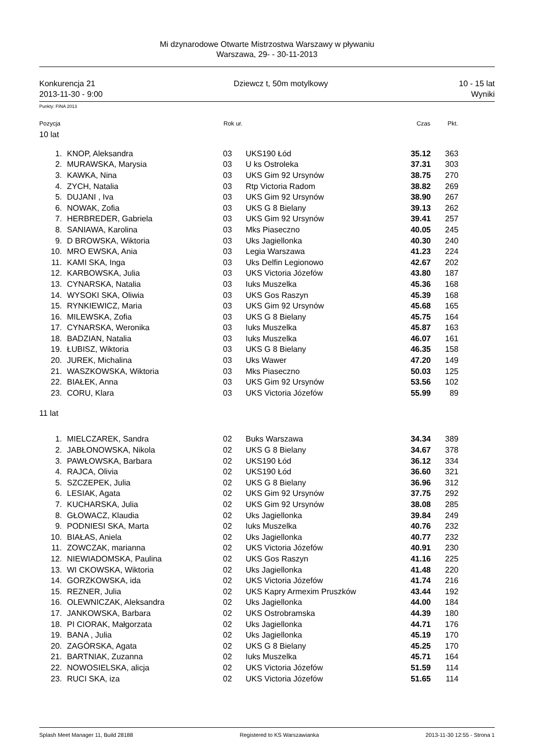Mi dzynarodowe Otwarte Mistrzostwa Warszawy w pływaniu
Warszawa, 29- - 30-11-2013
Konkurencja 21
2013-11-30 - 9:00
Dziewcz t, 50m motylkowy 10 - 15 lat
Wyniki
Punkty: FINA 2013
| Pozycja | | Rok ur. | | Czas | Pkt. | |
| --- | --- | --- | --- | --- | --- | --- |
| 10 lat | | | | | | |
| 1. | KNOP, Aleksandra | 03 | UKS190 Łód | 35.12 | 363 | |
| 2. | MURAWSKA, Marysia | 03 | U ks Ostroleka | 37.31 | 303 | |
| 3. | KAWKA, Nina | 03 | UKS Gim 92 Ursynów | 38.75 | 270 | |
| 4. | ZYCH, Natalia | 03 | Rtp Victoria Radom | 38.82 | 269 | |
| 5. | DUJANI , Iva | 03 | UKS Gim 92 Ursynów | 38.90 | 267 | |
| 6. | NOWAK, Zofia | 03 | UKS G 8 Bielany | 39.13 | 262 | |
| 7. | HERBREDER, Gabriela | 03 | UKS Gim 92 Ursynów | 39.41 | 257 | |
| 8. | SANIAWA, Karolina | 03 | Mks Piaseczno | 40.05 | 245 | |
| 9. | D BROWSKA, Wiktoria | 03 | Uks Jagiellonka | 40.30 | 240 | |
| 10. | MRO EWSKA, Ania | 03 | Legia Warszawa | 41.23 | 224 | |
| 11. | KAMI SKA, Inga | 03 | Uks Delfin Legionowo | 42.67 | 202 | |
| 12. | KARBOWSKA, Julia | 03 | UKS Victoria Józefów | 43.80 | 187 | |
| 13. | CYNARSKA, Natalia | 03 | Iuks Muszelka | 45.36 | 168 | |
| 14. | WYSOKI SKA, Oliwia | 03 | UKS Gos Raszyn | 45.39 | 168 | |
| 15. | RYNKIEWICZ, Maria | 03 | UKS Gim 92 Ursynów | 45.68 | 165 | |
| 16. | MILEWSKA, Zofia | 03 | UKS G 8 Bielany | 45.75 | 164 | |
| 17. | CYNARSKA, Weronika | 03 | Iuks Muszelka | 45.87 | 163 | |
| 18. | BADZIAN, Natalia | 03 | Iuks Muszelka | 46.07 | 161 | |
| 19. | ŁUBISZ, Wiktoria | 03 | UKS G 8 Bielany | 46.35 | 158 | |
| 20. | JUREK, Michalina | 03 | Uks Wawer | 47.20 | 149 | |
| 21. | WASZKOWSKA, Wiktoria | 03 | Mks Piaseczno | 50.03 | 125 | |
| 22. | BIAŁEK, Anna | 03 | UKS Gim 92 Ursynów | 53.56 | 102 | |
| 23. | CORU, Klara | 03 | UKS Victoria Józefów | 55.99 | 89 | |
| 11 lat | | | | | | |
| 1. | MIELCZAREK, Sandra | 02 | Buks Warszawa | 34.34 | 389 | |
| 2. | JABŁONOWSKA, Nikola | 02 | UKS G 8 Bielany | 34.67 | 378 | |
| 3. | PAWŁOWSKA, Barbara | 02 | UKS190 Łód | 36.12 | 334 | |
| 4. | RAJCA, Olivia | 02 | UKS190 Łód | 36.60 | 321 | |
| 5. | SZCZEPEK, Julia | 02 | UKS G 8 Bielany | 36.96 | 312 | |
| 6. | LESIAK, Agata | 02 | UKS Gim 92 Ursynów | 37.75 | 292 | |
| 7. | KUCHARSKA, Julia | 02 | UKS Gim 92 Ursynów | 38.08 | 285 | |
| 8. | GŁOWACZ, Klaudia | 02 | Uks Jagiellonka | 39.84 | 249 | |
| 9. | PODNIESI SKA, Marta | 02 | Iuks Muszelka | 40.76 | 232 | |
| 10. | BIAŁAS, Aniela | 02 | Uks Jagiellonka | 40.77 | 232 | |
| 11. | ZOWCZAK, marianna | 02 | UKS Victoria Józefów | 40.91 | 230 | |
| 12. | NIEWIADOMSKA, Paulina | 02 | UKS Gos Raszyn | 41.16 | 225 | |
| 13. | WI CKOWSKA, Wiktoria | 02 | Uks Jagiellonka | 41.48 | 220 | |
| 14. | GORZKOWSKA, ida | 02 | UKS Victoria Józefów | 41.74 | 216 | |
| 15. | REZNER, Julia | 02 | UKS Kapry Armexim Pruszków | 43.44 | 192 | |
| 16. | OLEWNICZAK, Aleksandra | 02 | Uks Jagiellonka | 44.00 | 184 | |
| 17. | JANKOWSKA, Barbara | 02 | UKS Ostrobramska | 44.39 | 180 | |
| 18. | PI CIORAK, Małgorzata | 02 | Uks Jagiellonka | 44.71 | 176 | |
| 19. | BANA , Julia | 02 | Uks Jagiellonka | 45.19 | 170 | |
| 20. | ZAGÓRSKA, Agata | 02 | UKS G 8 Bielany | 45.25 | 170 | |
| 21. | BARTNIAK, Zuzanna | 02 | Iuks Muszelka | 45.71 | 164 | |
| 22. | NOWOSIELSKA, alicja | 02 | UKS Victoria Józefów | 51.59 | 114 | |
| 23. | RUCI SKA, iza | 02 | UKS Victoria Józefów | 51.65 | 114 | |
Splash Meet Manager 11, Build 28188 Registered to KS Warszawianka 2013-11-30 12:55 - Strona 1